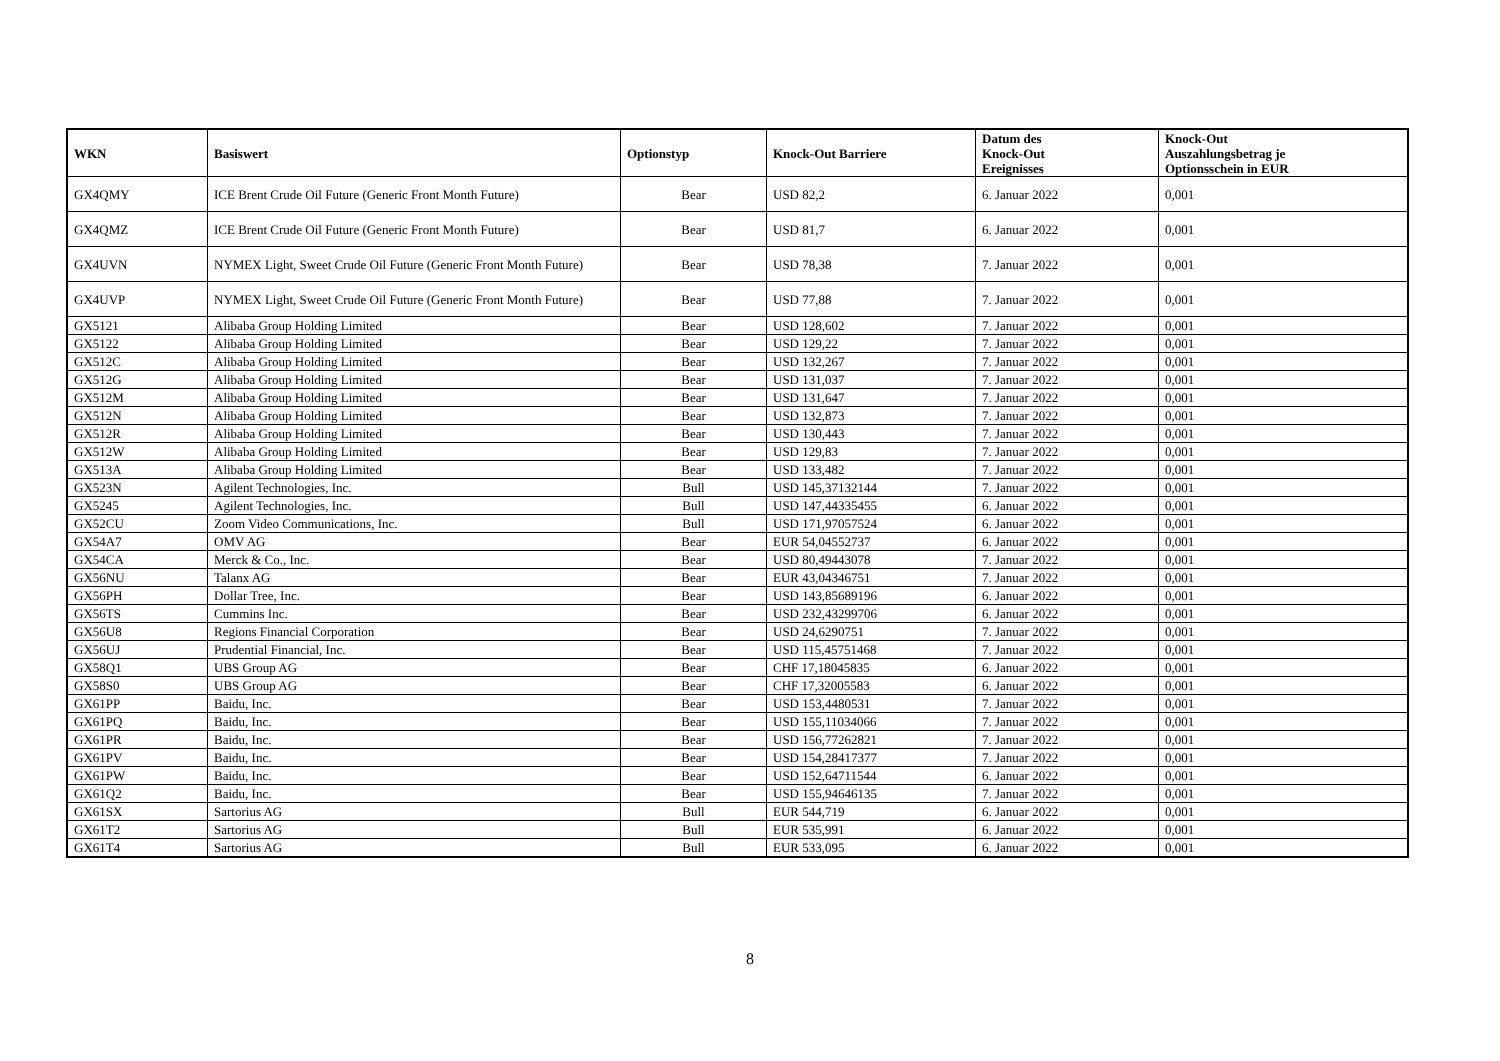| WKN | Basiswert | Optionstyp | Knock-Out Barriere | Datum des Knock-Out Ereignisses | Knock-Out Auszahlungsbetrag je Optionsschein in EUR |
| --- | --- | --- | --- | --- | --- |
| GX4QMY | ICE Brent Crude Oil Future (Generic Front Month Future) | Bear | USD 82,2 | 6. Januar 2022 | 0,001 |
| GX4QMZ | ICE Brent Crude Oil Future (Generic Front Month Future) | Bear | USD 81,7 | 6. Januar 2022 | 0,001 |
| GX4UVN | NYMEX Light, Sweet Crude Oil Future (Generic Front Month Future) | Bear | USD 78,38 | 7. Januar 2022 | 0,001 |
| GX4UVP | NYMEX Light, Sweet Crude Oil Future (Generic Front Month Future) | Bear | USD 77,88 | 7. Januar 2022 | 0,001 |
| GX5121 | Alibaba Group Holding Limited | Bear | USD 128,602 | 7. Januar 2022 | 0,001 |
| GX5122 | Alibaba Group Holding Limited | Bear | USD 129,22 | 7. Januar 2022 | 0,001 |
| GX512C | Alibaba Group Holding Limited | Bear | USD 132,267 | 7. Januar 2022 | 0,001 |
| GX512G | Alibaba Group Holding Limited | Bear | USD 131,037 | 7. Januar 2022 | 0,001 |
| GX512M | Alibaba Group Holding Limited | Bear | USD 131,647 | 7. Januar 2022 | 0,001 |
| GX512N | Alibaba Group Holding Limited | Bear | USD 132,873 | 7. Januar 2022 | 0,001 |
| GX512R | Alibaba Group Holding Limited | Bear | USD 130,443 | 7. Januar 2022 | 0,001 |
| GX512W | Alibaba Group Holding Limited | Bear | USD 129,83 | 7. Januar 2022 | 0,001 |
| GX513A | Alibaba Group Holding Limited | Bear | USD 133,482 | 7. Januar 2022 | 0,001 |
| GX523N | Agilent Technologies, Inc. | Bull | USD 145,37132144 | 7. Januar 2022 | 0,001 |
| GX5245 | Agilent Technologies, Inc. | Bull | USD 147,44335455 | 6. Januar 2022 | 0,001 |
| GX52CU | Zoom Video Communications, Inc. | Bull | USD 171,97057524 | 6. Januar 2022 | 0,001 |
| GX54A7 | OMV AG | Bear | EUR 54,04552737 | 6. Januar 2022 | 0,001 |
| GX54CA | Merck & Co., Inc. | Bear | USD 80,49443078 | 7. Januar 2022 | 0,001 |
| GX56NU | Talanx AG | Bear | EUR 43,04346751 | 7. Januar 2022 | 0,001 |
| GX56PH | Dollar Tree, Inc. | Bear | USD 143,85689196 | 6. Januar 2022 | 0,001 |
| GX56TS | Cummins Inc. | Bear | USD 232,43299706 | 6. Januar 2022 | 0,001 |
| GX56U8 | Regions Financial Corporation | Bear | USD 24,6290751 | 7. Januar 2022 | 0,001 |
| GX56UJ | Prudential Financial, Inc. | Bear | USD 115,45751468 | 7. Januar 2022 | 0,001 |
| GX58Q1 | UBS Group AG | Bear | CHF 17,18045835 | 6. Januar 2022 | 0,001 |
| GX58S0 | UBS Group AG | Bear | CHF 17,32005583 | 6. Januar 2022 | 0,001 |
| GX61PP | Baidu, Inc. | Bear | USD 153,4480531 | 7. Januar 2022 | 0,001 |
| GX61PQ | Baidu, Inc. | Bear | USD 155,11034066 | 7. Januar 2022 | 0,001 |
| GX61PR | Baidu, Inc. | Bear | USD 156,77262821 | 7. Januar 2022 | 0,001 |
| GX61PV | Baidu, Inc. | Bear | USD 154,28417377 | 7. Januar 2022 | 0,001 |
| GX61PW | Baidu, Inc. | Bear | USD 152,64711544 | 6. Januar 2022 | 0,001 |
| GX61Q2 | Baidu, Inc. | Bear | USD 155,94646135 | 7. Januar 2022 | 0,001 |
| GX61SX | Sartorius AG | Bull | EUR 544,719 | 6. Januar 2022 | 0,001 |
| GX61T2 | Sartorius AG | Bull | EUR 535,991 | 6. Januar 2022 | 0,001 |
| GX61T4 | Sartorius AG | Bull | EUR 533,095 | 6. Januar 2022 | 0,001 |
8